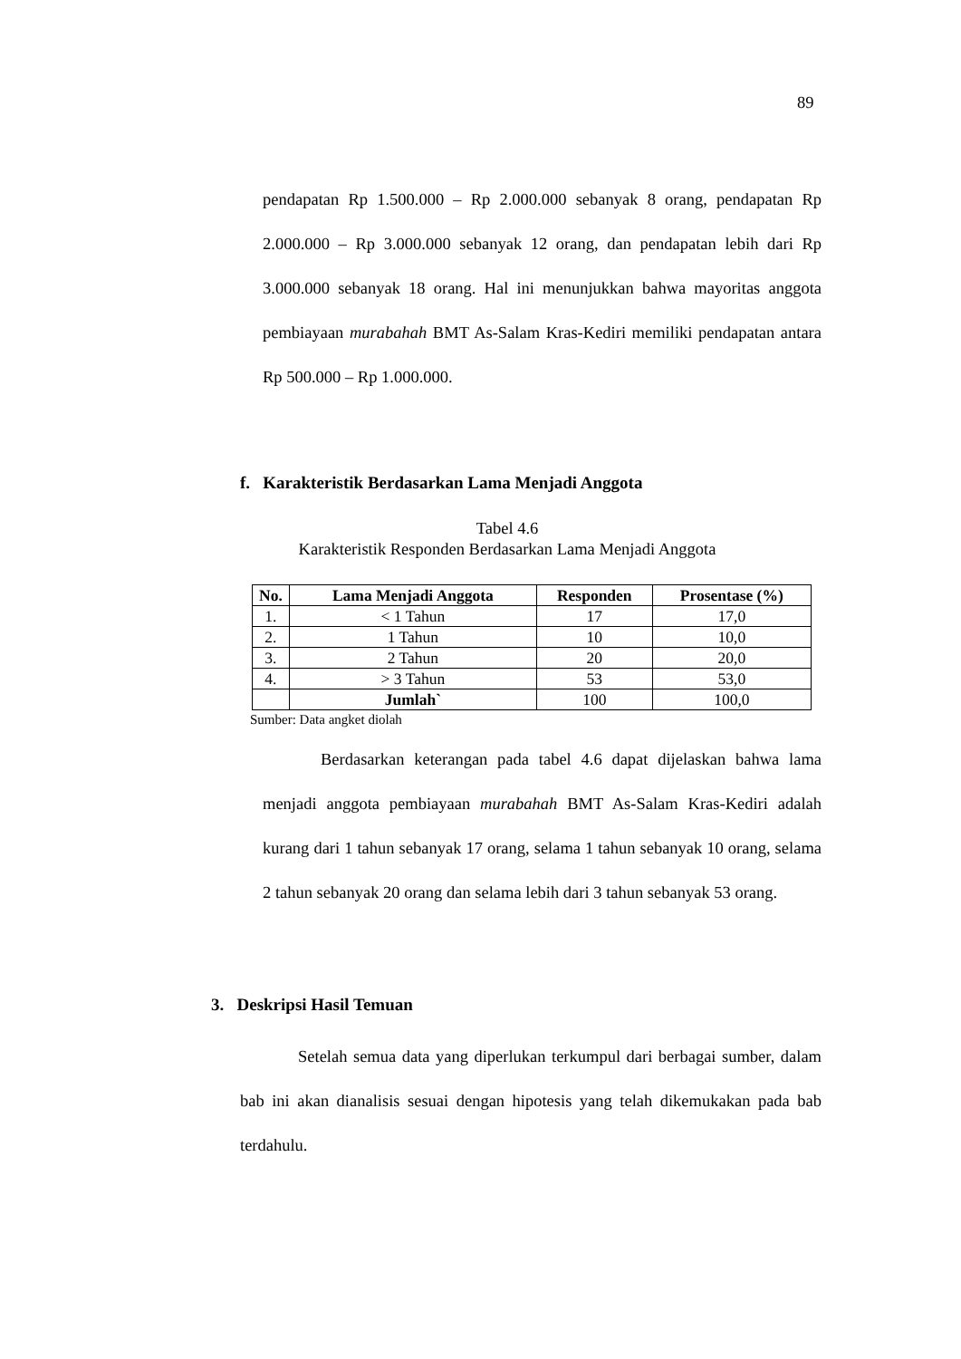89
pendapatan Rp 1.500.000 – Rp 2.000.000 sebanyak 8 orang, pendapatan Rp 2.000.000 – Rp 3.000.000 sebanyak 12 orang, dan pendapatan lebih dari Rp 3.000.000 sebanyak 18 orang. Hal ini menunjukkan bahwa mayoritas anggota pembiayaan murabahah BMT As-Salam Kras-Kediri memiliki pendapatan antara Rp 500.000 – Rp 1.000.000.
f. Karakteristik Berdasarkan Lama Menjadi Anggota
Tabel 4.6
Karakteristik Responden Berdasarkan Lama Menjadi Anggota
| No. | Lama Menjadi Anggota | Responden | Prosentase (%) |
| --- | --- | --- | --- |
| 1. | < 1 Tahun | 17 | 17,0 |
| 2. | 1 Tahun | 10 | 10,0 |
| 3. | 2 Tahun | 20 | 20,0 |
| 4. | > 3 Tahun | 53 | 53,0 |
| | Jumlah` | 100 | 100,0 |
Sumber: Data angket diolah
Berdasarkan keterangan pada tabel 4.6 dapat dijelaskan bahwa lama menjadi anggota pembiayaan murabahah BMT As-Salam Kras-Kediri adalah kurang dari 1 tahun sebanyak 17 orang, selama 1 tahun sebanyak 10 orang, selama 2 tahun sebanyak 20 orang dan selama lebih dari 3 tahun sebanyak 53 orang.
3. Deskripsi Hasil Temuan
Setelah semua data yang diperlukan terkumpul dari berbagai sumber, dalam bab ini akan dianalisis sesuai dengan hipotesis yang telah dikemukakan pada bab terdahulu.